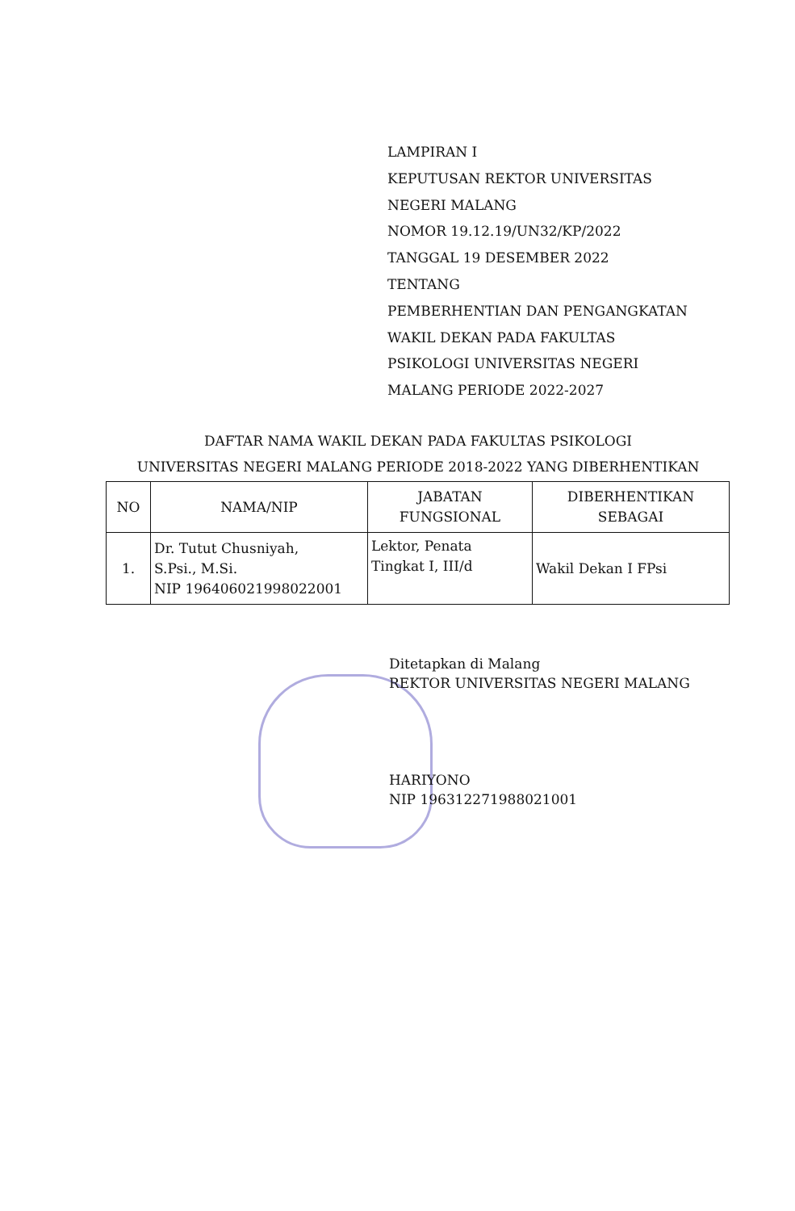LAMPIRAN I
KEPUTUSAN REKTOR UNIVERSITAS
NEGERI MALANG
NOMOR 19.12.19/UN32/KP/2022
TANGGAL 19 DESEMBER 2022
TENTANG
PEMBERHENTIAN DAN PENGANGKATAN
WAKIL DEKAN PADA FAKULTAS
PSIKOLOGI UNIVERSITAS NEGERI
MALANG PERIODE 2022-2027
DAFTAR NAMA WAKIL DEKAN PADA FAKULTAS PSIKOLOGI
UNIVERSITAS NEGERI MALANG PERIODE 2018-2022 YANG DIBERHENTIKAN
| NO | NAMA/NIP | JABATAN FUNGSIONAL | DIBERHENTIKAN SEBAGAI |
| --- | --- | --- | --- |
| 1. | Dr. Tutut Chusniyah, S.Psi., M.Si. NIP 196406021998022001 | Lektor, Penata Tingkat I, III/d | Wakil Dekan I FPsi |
Ditetapkan di Malang
REKTOR UNIVERSITAS NEGERI MALANG
HARIYONO
NIP 196312271988021001